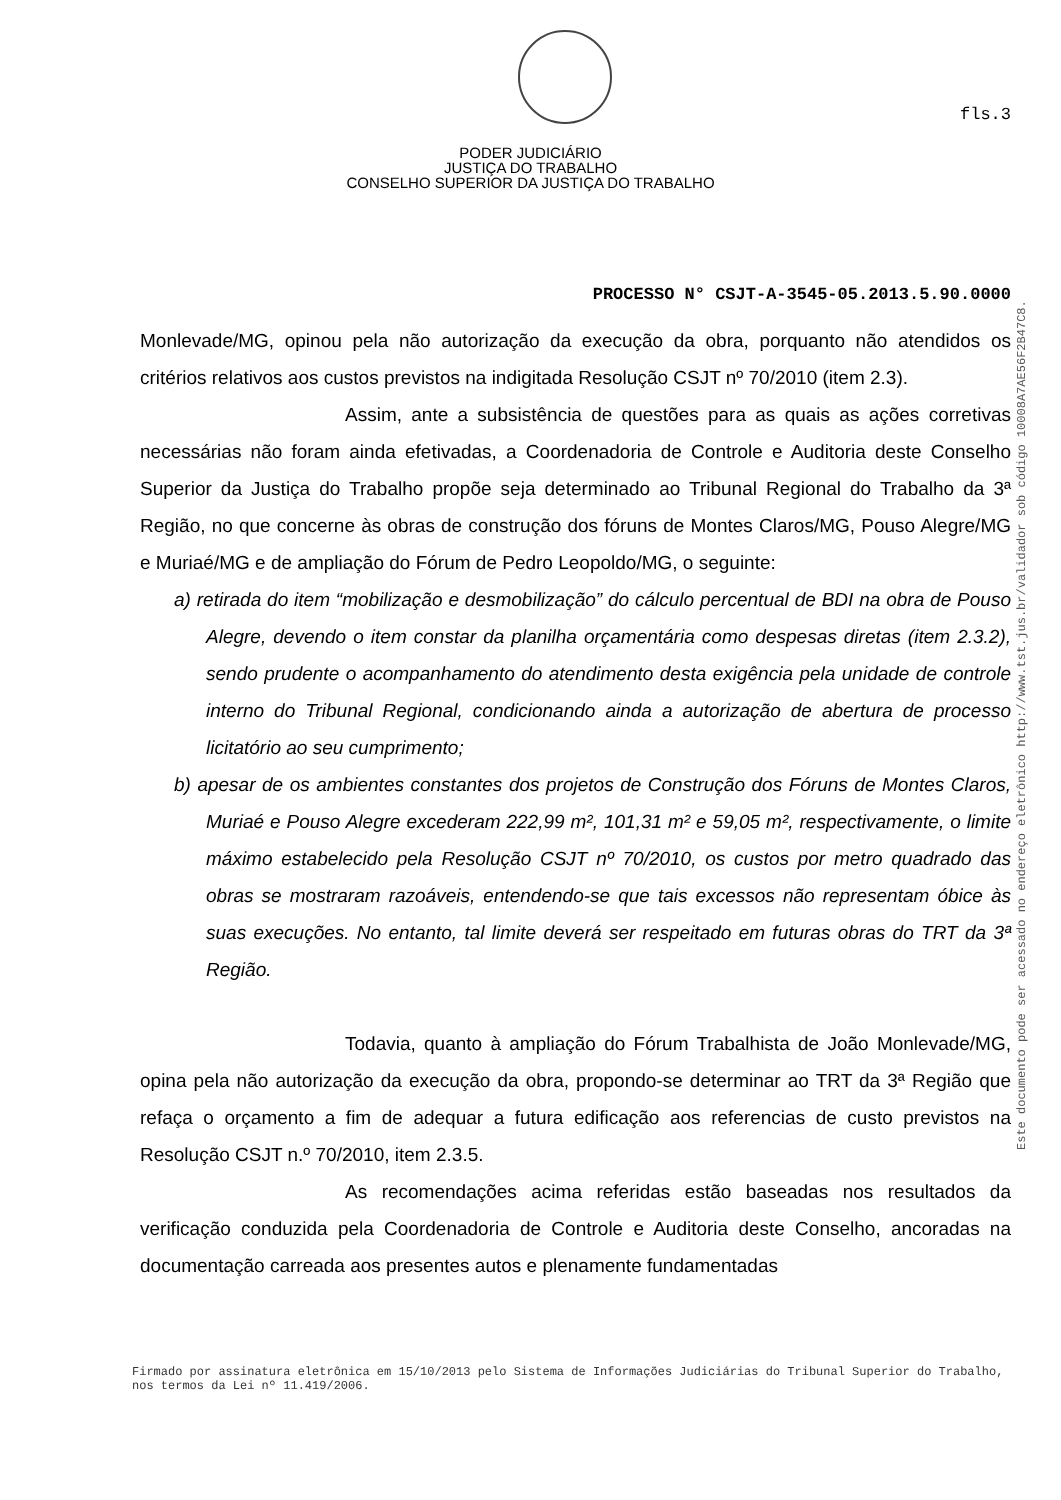fls.3
PODER JUDICIÁRIO
JUSTIÇA DO TRABALHO
CONSELHO SUPERIOR DA JUSTIÇA DO TRABALHO
PROCESSO N° CSJT-A-3545-05.2013.5.90.0000
Monlevade/MG, opinou pela não autorização da execução da obra, porquanto não atendidos os critérios relativos aos custos previstos na indigitada Resolução CSJT nº 70/2010 (item 2.3).
Assim, ante a subsistência de questões para as quais as ações corretivas necessárias não foram ainda efetivadas, a Coordenadoria de Controle e Auditoria deste Conselho Superior da Justiça do Trabalho propõe seja determinado ao Tribunal Regional do Trabalho da 3ª Região, no que concerne às obras de construção dos fóruns de Montes Claros/MG, Pouso Alegre/MG e Muriaé/MG e de ampliação do Fórum de Pedro Leopoldo/MG, o seguinte:
a) retirada do item “mobilização e desmobilização” do cálculo percentual de BDI na obra de Pouso Alegre, devendo o item constar da planilha orçamentária como despesas diretas (item 2.3.2), sendo prudente o acompanhamento do atendimento desta exigência pela unidade de controle interno do Tribunal Regional, condicionando ainda a autorização de abertura de processo licitatório ao seu cumprimento;
b) apesar de os ambientes constantes dos projetos de Construção dos Fóruns de Montes Claros, Muriaé e Pouso Alegre excederam 222,99 m², 101,31 m² e 59,05 m², respectivamente, o limite máximo estabelecido pela Resolução CSJT nº 70/2010, os custos por metro quadrado das obras se mostraram razoáveis, entendendo-se que tais excessos não representam óbice às suas execuções. No entanto, tal limite deverá ser respeitado em futuras obras do TRT da 3ª Região.
Todavia, quanto à ampliação do Fórum Trabalhista de João Monlevade/MG, opina pela não autorização da execução da obra, propondo-se determinar ao TRT da 3ª Região que refaça o orçamento a fim de adequar a futura edificação aos referencias de custo previstos na Resolução CSJT n.º 70/2010, item 2.3.5.
As recomendações acima referidas estão baseadas nos resultados da verificação conduzida pela Coordenadoria de Controle e Auditoria deste Conselho, ancoradas na documentação carreada aos presentes autos e plenamente fundamentadas
Este documento pode ser acessado no endereço eletrônico http://www.tst.jus.br/validador sob código 10008A7AE56F2B47C8.
Firmado por assinatura eletrônica em 15/10/2013 pelo Sistema de Informações Judiciárias do Tribunal Superior do Trabalho, nos termos da Lei nº 11.419/2006.